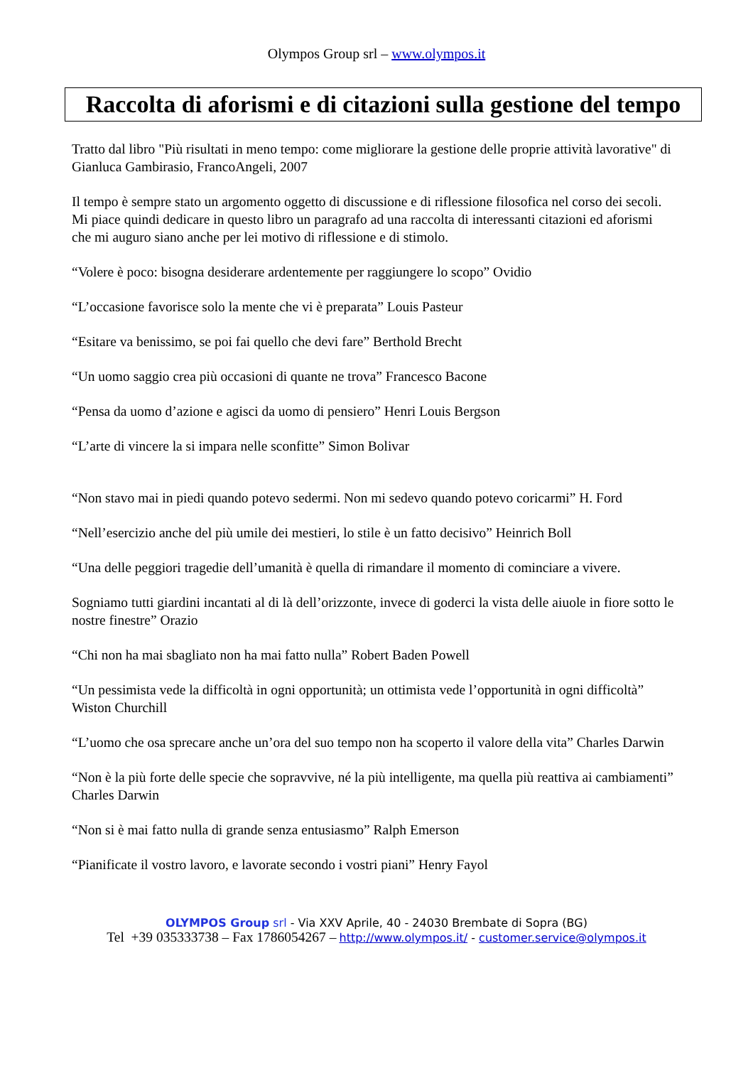Olympos Group srl – www.olympos.it
Raccolta di aforismi e di citazioni sulla gestione del tempo
Tratto dal libro "Più risultati in meno tempo: come migliorare la gestione delle proprie attività lavorative" di Gianluca Gambirasio, FrancoAngeli, 2007
Il tempo è sempre stato un argomento oggetto di discussione e di riflessione filosofica nel corso dei secoli.
Mi piace quindi dedicare in questo libro un paragrafo ad una raccolta di interessanti citazioni ed aforismi che mi auguro siano anche per lei motivo di riflessione e di stimolo.
“Volere è poco: bisogna desiderare ardentemente per raggiungere lo scopo” Ovidio
“L’occasione favorisce solo la mente che vi è preparata” Louis Pasteur
“Esitare va benissimo, se poi fai quello che devi fare” Berthold Brecht
“Un uomo saggio crea più occasioni di quante ne trova” Francesco Bacone
“Pensa da uomo d’azione e agisci da uomo di pensiero” Henri Louis Bergson
“L’arte di vincere la si impara nelle sconfitte” Simon Bolivar
“Non stavo mai in piedi quando potevo sedermi. Non mi sedevo quando potevo coricarmi” H. Ford
“Nell’esercizio anche del più umile dei mestieri, lo stile è un fatto decisivo” Heinrich Boll
“Una delle peggiori tragedie dell’umanità è quella di rimandare il momento di cominciare a vivere.
Sogniamo tutti giardini incantati al di là dell’orizzonte, invece di goderci la vista delle aiuole in fiore sotto le nostre finestre” Orazio
“Chi non ha mai sbagliato non ha mai fatto nulla” Robert Baden Powell
“Un pessimista vede la difficoltà in ogni opportunità; un ottimista vede l’opportunità in ogni difficoltà” Wiston Churchill
“L’uomo che osa sprecare anche un’ora del suo tempo non ha scoperto il valore della vita” Charles Darwin
“Non è la più forte delle specie che sopravvive, né la più intelligente, ma quella più reattiva ai cambiamenti” Charles Darwin
“Non si è mai fatto nulla di grande senza entusiasmo” Ralph Emerson
“Pianificate il vostro lavoro, e lavorate secondo i vostri piani” Henry Fayol
OLYMPOS Group srl - Via XXV Aprile, 40 - 24030 Brembate di Sopra (BG)
Tel +39 035333738 – Fax 1786054267 – http://www.olympos.it/ - customer.service@olympos.it